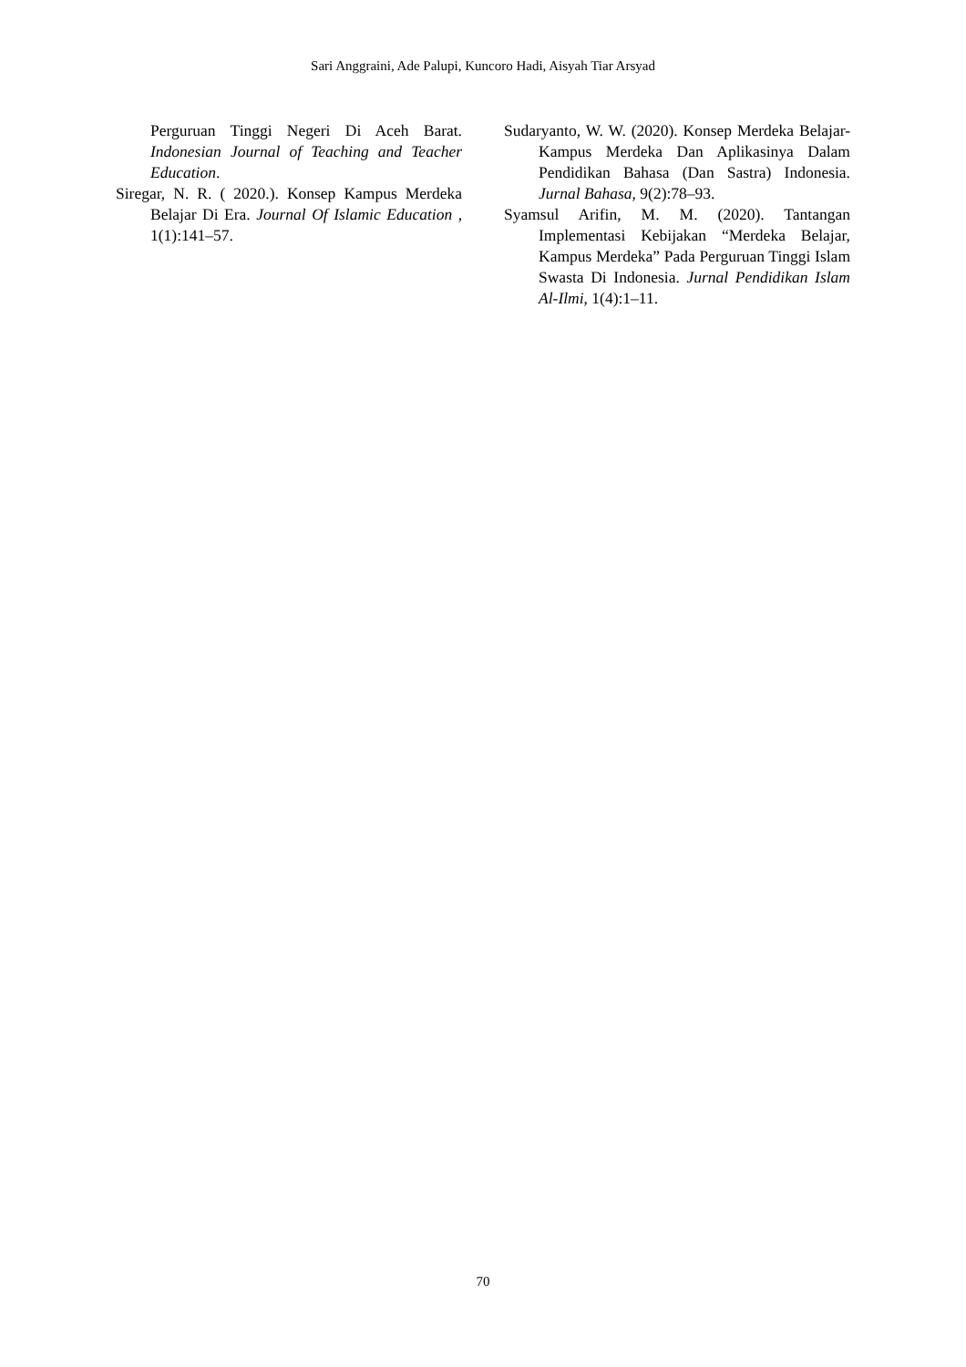Sari Anggraini, Ade Palupi, Kuncoro Hadi, Aisyah Tiar Arsyad
Perguruan Tinggi Negeri Di Aceh Barat. Indonesian Journal of Teaching and Teacher Education.
Siregar, N. R. ( 2020.). Konsep Kampus Merdeka Belajar Di Era. Journal Of Islamic Education , 1(1):141–57.
Sudaryanto, W. W. (2020). Konsep Merdeka Belajar-Kampus Merdeka Dan Aplikasinya Dalam Pendidikan Bahasa (Dan Sastra) Indonesia. Jurnal Bahasa, 9(2):78–93.
Syamsul Arifin, M. M. (2020). Tantangan Implementasi Kebijakan “Merdeka Belajar, Kampus Merdeka” Pada Perguruan Tinggi Islam Swasta Di Indonesia. Jurnal Pendidikan Islam Al-Ilmi, 1(4):1–11.
70